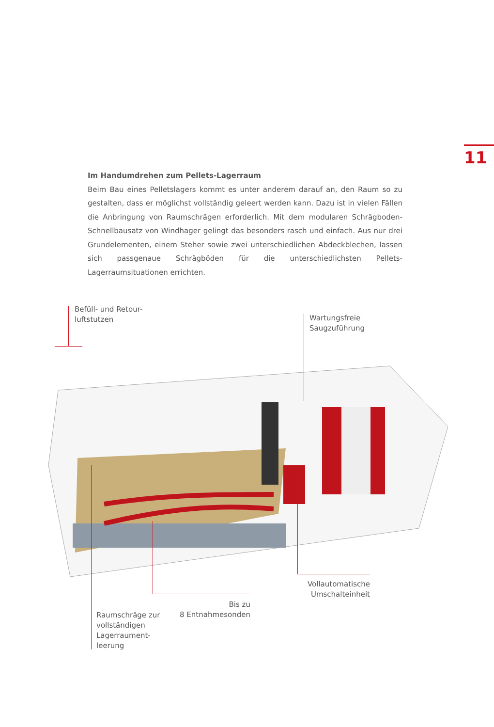11
Im Handumdrehen zum Pellets-Lagerraum
Beim Bau eines Pelletslagers kommt es unter anderem darauf an, den Raum so zu gestalten, dass er möglichst vollständig geleert werden kann. Dazu ist in vielen Fällen die Anbringung von Raumschrägen erforderlich. Mit dem modularen Schrägboden-Schnellbausatz von Windhager gelingt das besonders rasch und einfach. Aus nur drei Grundelementen, einem Steher sowie zwei unterschiedlichen Abdeckblechen, lassen sich passgenaue Schrägböden für die unterschiedlichsten Pellets-Lagerraumsituationen errichten.
Befüll- und Retour-
luftstutzen
Wartungsfreie
Saugzuführung
Vollautomatische
Umschalteinheit
Bis zu
8 Entnahmesonden
Raumschräge zur
vollständigen
Lagerraument-
leerung